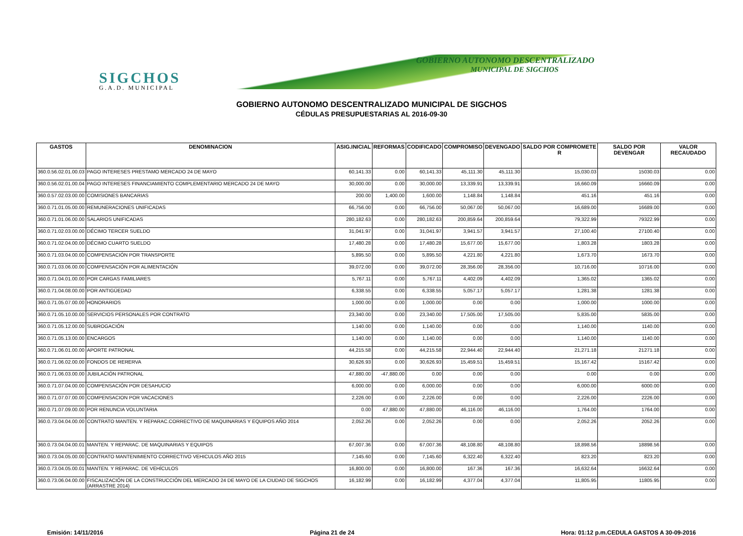SIGCHOS
G.A.D. MUNICIPAL
GOBIERNO AUTONOMO DESCENTRALIZADO
MUNICIPAL DE SIGCHOS
GOBIERNO AUTONOMO DESCENTRALIZADO MUNICIPAL DE SIGCHOS
CÉDULAS PRESUPUESTARIAS AL 2016-09-30
| GASTOS | DENOMINACION | ASIG.INICIAL | REFORMAS | CODIFICADO | COMPROMISO | DEVENGADO | SALDO POR COMPROMETE R | SALDO POR DEVENGAR | VALOR RECAUDADO |
| --- | --- | --- | --- | --- | --- | --- | --- | --- | --- |
| 360.0.56.02.01.00.03 | PAGO INTERESES PRESTAMO MERCADO 24 DE MAYO | 60,141.33 | 0.00 | 60,141.33 | 45,111.30 | 45,111.30 | 15,030.03 | 15030.03 | 0.00 |
| 360.0.56.02.01.00.04 | PAGO INTERESES FINANCIAMIENTO COMPLEMENTARIO MERCADO 24 DE MAYO | 30,000.00 | 0.00 | 30,000.00 | 13,339.91 | 13,339.91 | 16,660.09 | 16660.09 | 0.00 |
| 360.0.57.02.03.00.00 | COMISIONES BANCARIAS | 200.00 | 1,400.00 | 1,600.00 | 1,148.84 | 1,148.84 | 451.16 | 451.16 | 0.00 |
| 360.0.71.01.05.00.00 | REMUNERACIONES UNIFICADAS | 66,756.00 | 0.00 | 66,756.00 | 50,067.00 | 50,067.00 | 16,689.00 | 16689.00 | 0.00 |
| 360.0.71.01.06.00.00 | SALARIOS UNIFICADAS | 280,182.63 | 0.00 | 280,182.63 | 200,859.64 | 200,859.64 | 79,322.99 | 79322.99 | 0.00 |
| 360.0.71.02.03.00.00 | DÉCIMO TERCER SUELDO | 31,041.97 | 0.00 | 31,041.97 | 3,941.57 | 3,941.57 | 27,100.40 | 27100.40 | 0.00 |
| 360.0.71.02.04.00.00 | DÉCIMO CUARTO SUELDO | 17,480.28 | 0.00 | 17,480.28 | 15,677.00 | 15,677.00 | 1,803.28 | 1803.28 | 0.00 |
| 360.0.71.03.04.00.00 | COMPENSACIÓN POR TRANSPORTE | 5,895.50 | 0.00 | 5,895.50 | 4,221.80 | 4,221.80 | 1,673.70 | 1673.70 | 0.00 |
| 360.0.71.03.06.00.00 | COMPENSACIÓN POR ALIMENTACIÓN | 39,072.00 | 0.00 | 39,072.00 | 28,356.00 | 28,356.00 | 10,716.00 | 10716.00 | 0.00 |
| 360.0.71.04.01.00.00 | POR CARGAS FAMILIARES | 5,767.11 | 0.00 | 5,767.11 | 4,402.09 | 4,402.09 | 1,365.02 | 1365.02 | 0.00 |
| 360.0.71.04.08.00.00 | POR ANTIGÜEDAD | 6,338.55 | 0.00 | 6,338.55 | 5,057.17 | 5,057.17 | 1,281.38 | 1281.38 | 0.00 |
| 360.0.71.05.07.00.00 | HONORARIOS | 1,000.00 | 0.00 | 1,000.00 | 0.00 | 0.00 | 1,000.00 | 1000.00 | 0.00 |
| 360.0.71.05.10.00.00 | SERVICIOS PERSONALES POR CONTRATO | 23,340.00 | 0.00 | 23,340.00 | 17,505.00 | 17,505.00 | 5,835.00 | 5835.00 | 0.00 |
| 360.0.71.05.12.00.00 | SUBROGACIÓN | 1,140.00 | 0.00 | 1,140.00 | 0.00 | 0.00 | 1,140.00 | 1140.00 | 0.00 |
| 360.0.71.05.13.00.00 | ENCARGOS | 1,140.00 | 0.00 | 1,140.00 | 0.00 | 0.00 | 1,140.00 | 1140.00 | 0.00 |
| 360.0.71.06.01.00.00 | APORTE PATRONAL | 44,215.58 | 0.00 | 44,215.58 | 22,944.40 | 22,944.40 | 21,271.18 | 21271.18 | 0.00 |
| 360.0.71.06.02.00.00 | FONDOS DE RERERVA | 30,626.93 | 0.00 | 30,626.93 | 15,459.51 | 15,459.51 | 15,167.42 | 15167.42 | 0.00 |
| 360.0.71.06.03.00.00 | JUBILACIÓN PATRONAL | 47,880.00 | -47,880.00 | 0.00 | 0.00 | 0.00 | 0.00 | 0.00 | 0.00 |
| 360.0.71.07.04.00.00 | COMPENSACIÓN POR DESAHUCIO | 6,000.00 | 0.00 | 6,000.00 | 0.00 | 0.00 | 6,000.00 | 6000.00 | 0.00 |
| 360.0.71.07.07.00.00 | COMPENSACION POR VACACIONES | 2,226.00 | 0.00 | 2,226.00 | 0.00 | 0.00 | 2,226.00 | 2226.00 | 0.00 |
| 360.0.71.07.09.00.00 | POR RENUNCIA VOLUNTARIA | 0.00 | 47,880.00 | 47,880.00 | 46,116.00 | 46,116.00 | 1,764.00 | 1764.00 | 0.00 |
| 360.0.73.04.04.00.00 | CONTRATO MANTEN. Y REPARAC.CORRECTIVO DE MAQUINARIAS Y EQUIPOS AÑO 2014 | 2,052.26 | 0.00 | 2,052.26 | 0.00 | 0.00 | 2,052.26 | 2052.26 | 0.00 |
| 360.0.73.04.04.00.01 | MANTEN. Y REPARAC. DE MAQUINARIAS Y EQUIPOS | 67,007.36 | 0.00 | 67,007.36 | 48,108.80 | 48,108.80 | 18,898.56 | 18898.56 | 0.00 |
| 360.0.73.04.05.00.00 | CONTRATO MANTENIMIENTO CORRECTIVO VEHICULOS AÑO 2015 | 7,145.60 | 0.00 | 7,145.60 | 6,322.40 | 6,322.40 | 823.20 | 823.20 | 0.00 |
| 360.0.73.04.05.00.01 | MANTEN. Y REPARAC. DE VEHÍCULOS | 16,800.00 | 0.00 | 16,800.00 | 167.36 | 167.36 | 16,632.64 | 16632.64 | 0.00 |
| 360.0.73.06.04.00.00 | FISCALIZACIÓN DE LA CONSTRUCCIÓN DEL MERCADO 24 DE MAYO DE LA CIUDAD DE SIGCHOS (ARRASTRE 2014) | 16,182.99 | 0.00 | 16,182.99 | 4,377.04 | 4,377.04 | 11,805.95 | 11805.95 | 0.00 |
Emisión: 14/11/2016 Página 21 de 24 Hora: 01:12 p.m.CEDULA GASTOS A 30-09-2016